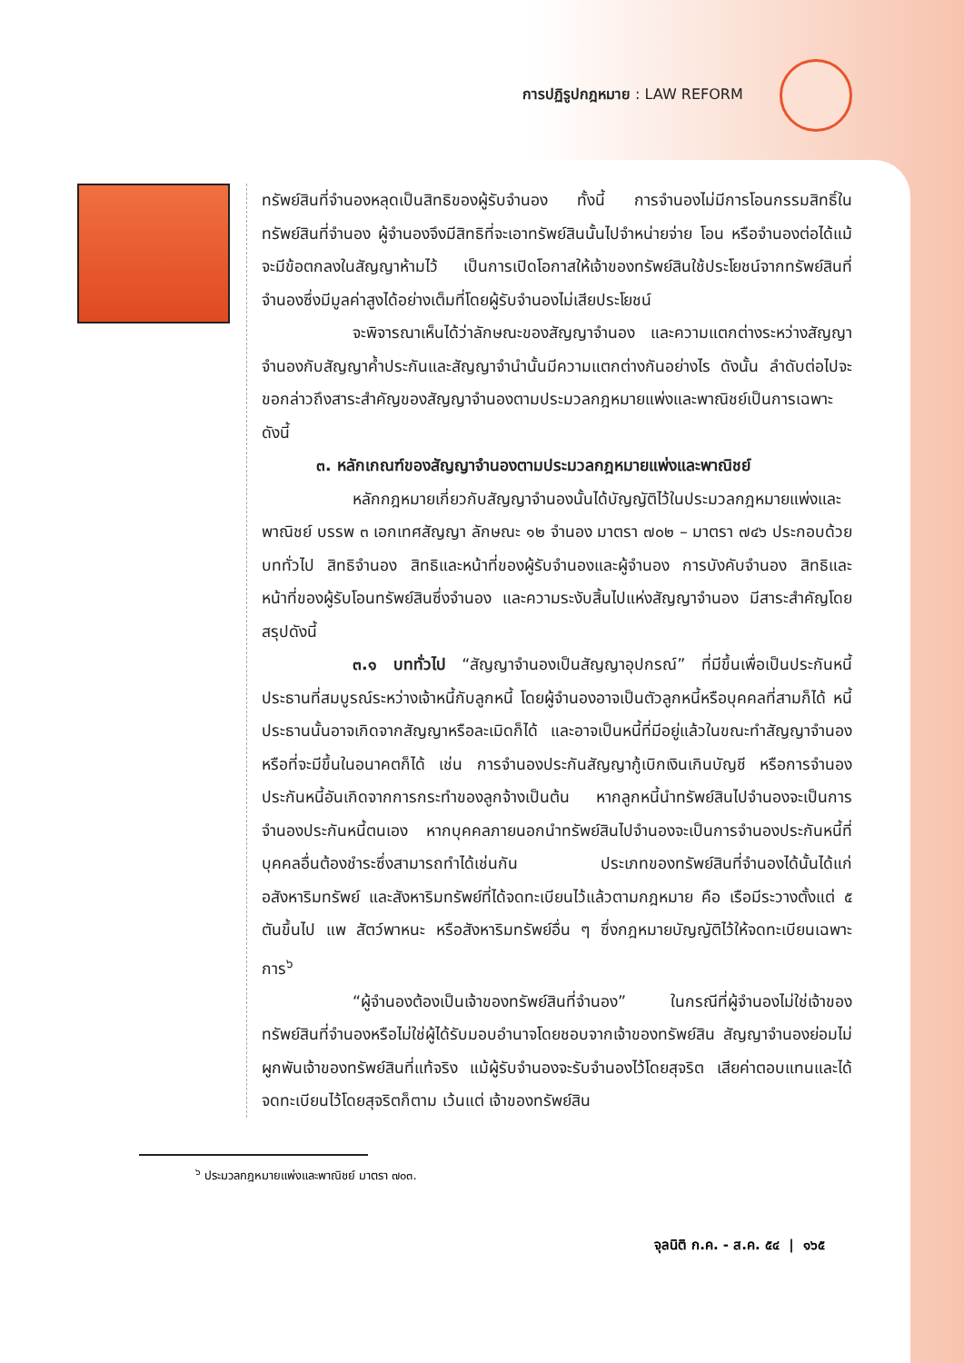การปฏิรูปกฎหมาย : LAW REFORM
ทรัพย์สินที่จำนองหลุดเป็นสิทธิของผู้รับจำนอง ทั้งนี้ การจำนองไม่มีการโอนกรรมสิทธิ์ในทรัพย์สินที่จำนอง ผู้จำนองจึงมีสิทธิที่จะเอาทรัพย์สินนั้นไปจำหน่ายจ่าย โอน หรือจำนองต่อได้แม้จะมีข้อตกลงในสัญญาห้ามไว้ เป็นการเปิดโอกาสให้เจ้าของทรัพย์สินใช้ประโยชน์จากทรัพย์สินที่จำนองซึ่งมีมูลค่าสูงได้อย่างเต็มที่โดยผู้รับจำนองไม่เสียประโยชน์
จะพิจารณาเห็นได้ว่าลักษณะของสัญญาจำนอง และความแตกต่างระหว่างสัญญาจำนองกับสัญญาค้ำประกันและสัญญาจำนำนั้นมีความแตกต่างกันอย่างไร ดังนั้น ลำดับต่อไปจะขอกล่าวถึงสาระสำคัญของสัญญาจำนองตามประมวลกฎหมายแพ่งและพาณิชย์เป็นการเฉพาะ ดังนี้
๓. หลักเกณฑ์ของสัญญาจำนองตามประมวลกฎหมายแพ่งและพาณิชย์
หลักกฎหมายเกี่ยวกับสัญญาจำนองนั้นได้บัญญัติไว้ในประมวลกฎหมายแพ่งและพาณิชย์ บรรพ ๓ เอกเทศสัญญา ลักษณะ ๑๒ จำนอง มาตรา ๗๐๒ – มาตรา ๗๔๖ ประกอบด้วย บททั่วไป สิทธิจำนอง สิทธิและหน้าที่ของผู้รับจำนองและผู้จำนอง การบังคับจำนอง สิทธิและหน้าที่ของผู้รับโอนทรัพย์สินซึ่งจำนอง และความระงับสิ้นไปแห่งสัญญาจำนอง มีสาระสำคัญโดยสรุปดังนี้
๓.๑ บททั่วไป “สัญญาจำนองเป็นสัญญาอุปกรณ์” ที่มีขึ้นเพื่อเป็นประกันหนี้ประธานที่สมบูรณ์ระหว่างเจ้าหนี้กับลูกหนี้ โดยผู้จำนองอาจเป็นตัวลูกหนี้หรือบุคคลที่สามก็ได้ หนี้ประธานนั้นอาจเกิดจากสัญญาหรือละเมิดก็ได้ และอาจเป็นหนี้ที่มีอยู่แล้วในขณะทำสัญญาจำนองหรือที่จะมีขึ้นในอนาคตก็ได้ เช่น การจำนองประกันสัญญากู้เบิกเงินเกินบัญชี หรือการจำนองประกันหนี้อันเกิดจากการกระทำของลูกจ้างเป็นต้น หากลูกหนี้นำทรัพย์สินไปจำนองจะเป็นการจำนองประกันหนี้ตนเอง หากบุคคลภายนอกนำทรัพย์สินไปจำนองจะเป็นการจำนองประกันหนี้ที่บุคคลอื่นต้องชำระซึ่งสามารถทำได้เช่นกัน ประเภทของทรัพย์สินที่จำนองได้นั้นได้แก่ อสังหาริมทรัพย์ และสังหาริมทรัพย์ที่ได้จดทะเบียนไว้แล้วตามกฎหมาย คือ เรือมีระวางตั้งแต่ ๕ ตันขึ้นไป แพ สัตว์พาหนะ หรือสังหาริมทรัพย์อื่น ๆ ซึ่งกฎหมายบัญญัติไว้ให้จดทะเบียนเฉพาะการ<sup>๖</sup>
“ผู้จำนองต้องเป็นเจ้าของทรัพย์สินที่จำนอง” ในกรณีที่ผู้จำนองไม่ใช่เจ้าของทรัพย์สินที่จำนองหรือไม่ใช่ผู้ได้รับมอบอำนาจโดยชอบจากเจ้าของทรัพย์สิน สัญญาจำนองย่อมไม่ผูกพันเจ้าของทรัพย์สินที่แท้จริง แม้ผู้รับจำนองจะรับจำนองไว้โดยสุจริต เสียค่าตอบแทนและได้จดทะเบียนไว้โดยสุจริตก็ตาม เว้นแต่ เจ้าของทรัพย์สิน
<sup>๖</sup> ประมวลกฎหมายแพ่งและพาณิชย์ มาตรา ๗๐๓.
จุลนิติ ก.ค. - ส.ค. ๕๔ | ๑๖๕